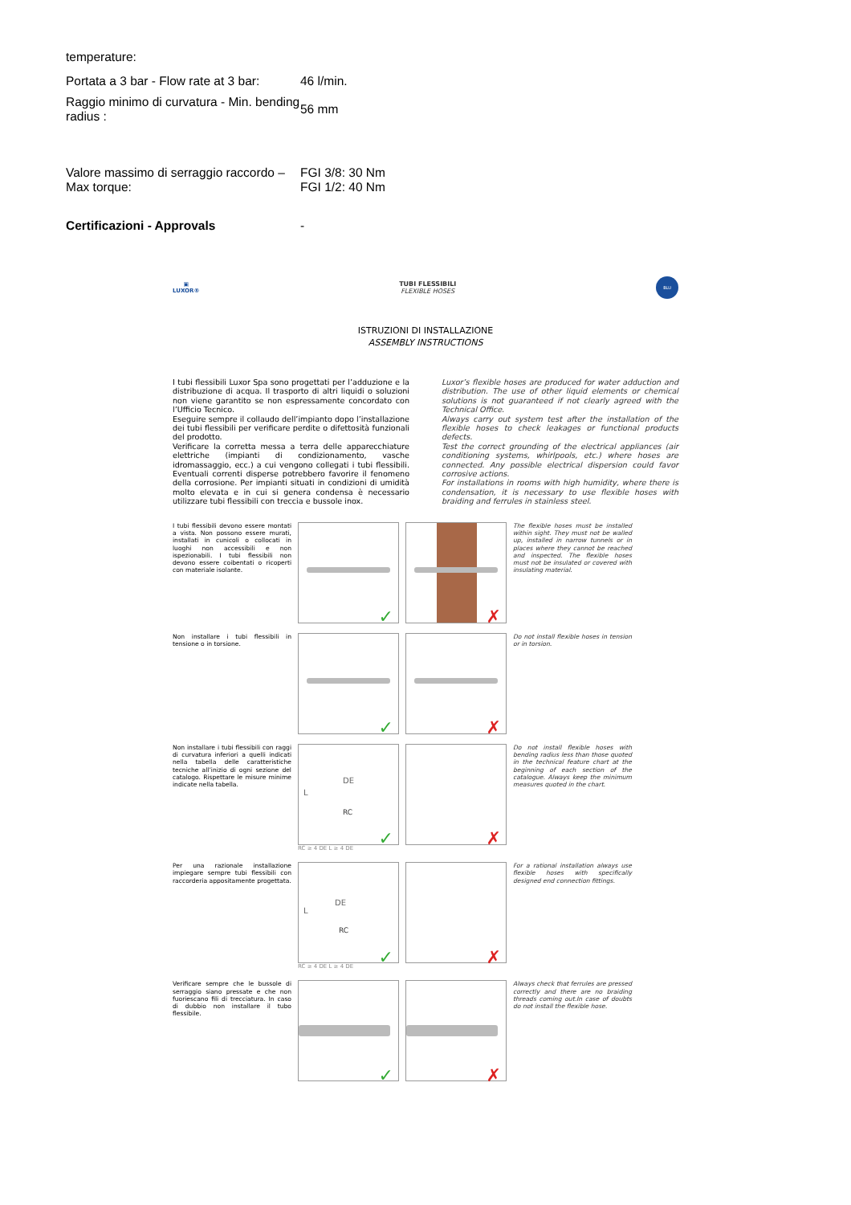temperature:
| Portata a 3 bar - Flow rate at 3 bar: | 46 l/min. |
| Raggio minimo di curvatura - Min. bending radius : | 56 mm |
| Valore massimo di serraggio raccordo – Max torque: | FGI 3/8: 30 Nm FGI 1/2: 40 Nm |
| Certificazioni - Approvals | - |
▣
LUXOR®
TUBI FLESSIBILI
FLEXIBLE HOSES
BLU
ISTRUZIONI DI INSTALLAZIONE
ASSEMBLY INSTRUCTIONS
I tubi flessibili Luxor Spa sono progettati per l’adduzione e la distribuzione di acqua. Il trasporto di altri liquidi o soluzioni non viene garantito se non espressamente concordato con l’Ufficio Tecnico.
Eseguire sempre il collaudo dell’impianto dopo l’installazione dei tubi flessibili per verificare perdite o difettosità funzionali del prodotto.
Verificare la corretta messa a terra delle apparecchiature elettriche (impianti di condizionamento, vasche idromassaggio, ecc.) a cui vengono collegati i tubi flessibili. Eventuali correnti disperse potrebbero favorire il fenomeno della corrosione. Per impianti situati in condizioni di umidità molto elevata e in cui si genera condensa è necessario utilizzare tubi flessibili con treccia e bussole inox.
Luxor’s flexible hoses are produced for water adduction and distribution. The use of other liquid elements or chemical solutions is not guaranteed if not clearly agreed with the Technical Office.
Always carry out system test after the installation of the flexible hoses to check leakages or functional products defects.
Test the correct grounding of the electrical appliances (air conditioning systems, whirlpools, etc.) where hoses are connected. Any possible electrical dispersion could favor corrosive actions.
For installations in rooms with high humidity, where there is condensation, it is necessary to use flexible hoses with braiding and ferrules in stainless steel.
I tubi flessibili devono essere montati a vista. Non possono essere murati, installati in cunicoli o collocati in luoghi non accessibili e non ispezionabili. I tubi flessibili non devono essere coibentati o ricoperti con materiale isolante.
✓
✗
The flexible hoses must be installed within sight. They must not be walled up, installed in narrow tunnels or in places where they cannot be reached and inspected. The flexible hoses must not be insulated or covered with insulating material.
Non installare i tubi flessibili in tensione o in torsione.
✓
✗
Do not install flexible hoses in tension or in torsion.
Non installare i tubi flessibili con raggi di curvatura inferiori a quelli indicati nella tabella delle caratteristiche tecniche all’inizio di ogni sezione del catalogo. Rispettare le misure minime indicate nella tabella.
DE
RC
L
✓
RC ≥ 4 DE L ≥ 4 DE
✗
Do not install flexible hoses with bending radius less than those quoted in the technical feature chart at the beginning of each section of the catalogue. Always keep the minimum measures quoted in the chart.
Per una razionale installazione impiegare sempre tubi flessibili con raccorderia appositamente progettata.
DE
RC
L
✓
RC ≥ 4 DE L ≥ 4 DE
✗
For a rational installation always use flexible hoses with specifically designed end connection fittings.
Verificare sempre che le bussole di serraggio siano pressate e che non fuoriescano fili di trecciatura. In caso di dubbio non installare il tubo flessibile.
✓
✗
Always check that ferrules are pressed correctly and there are no braiding threads coming out.In case of doubts do not install the flexible hose.